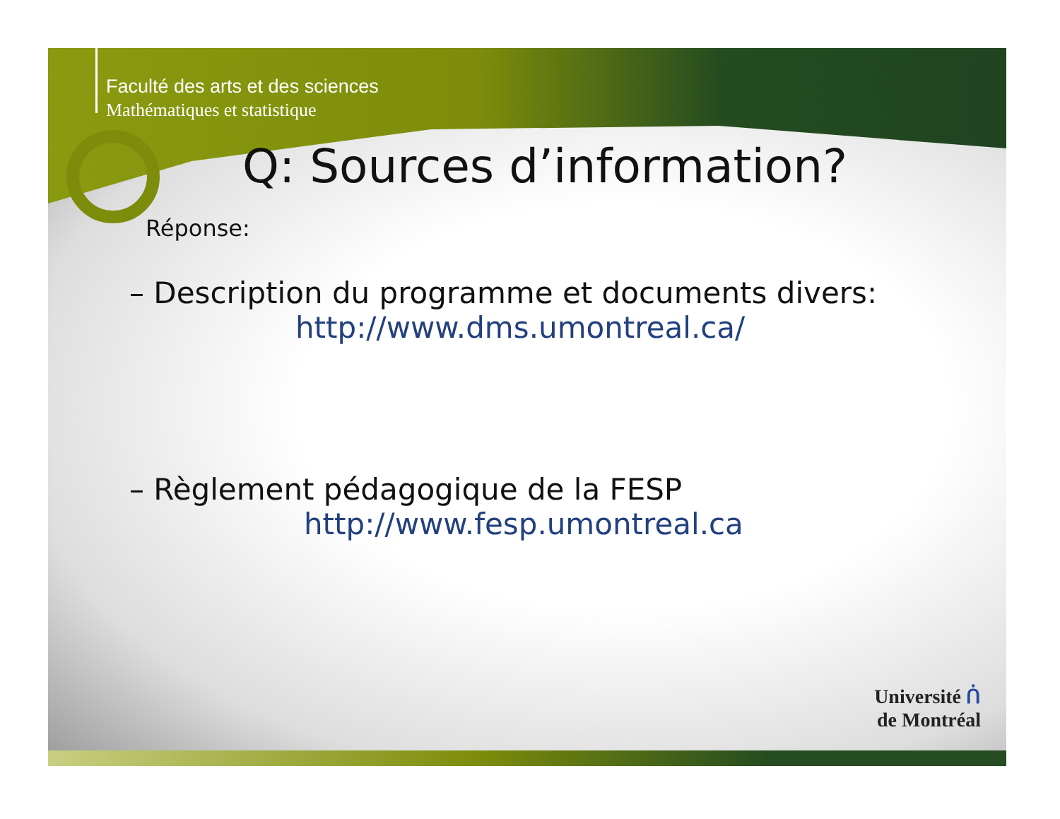Faculté des arts et des sciences
Mathématiques et statistique
Q: Sources d’information?
Réponse:
– Description du programme et documents divers:
http://www.dms.umontreal.ca/
– Règlement pédagogique de la FESP
http://www.fesp.umontreal.ca
Université ᑏ
de Montréal